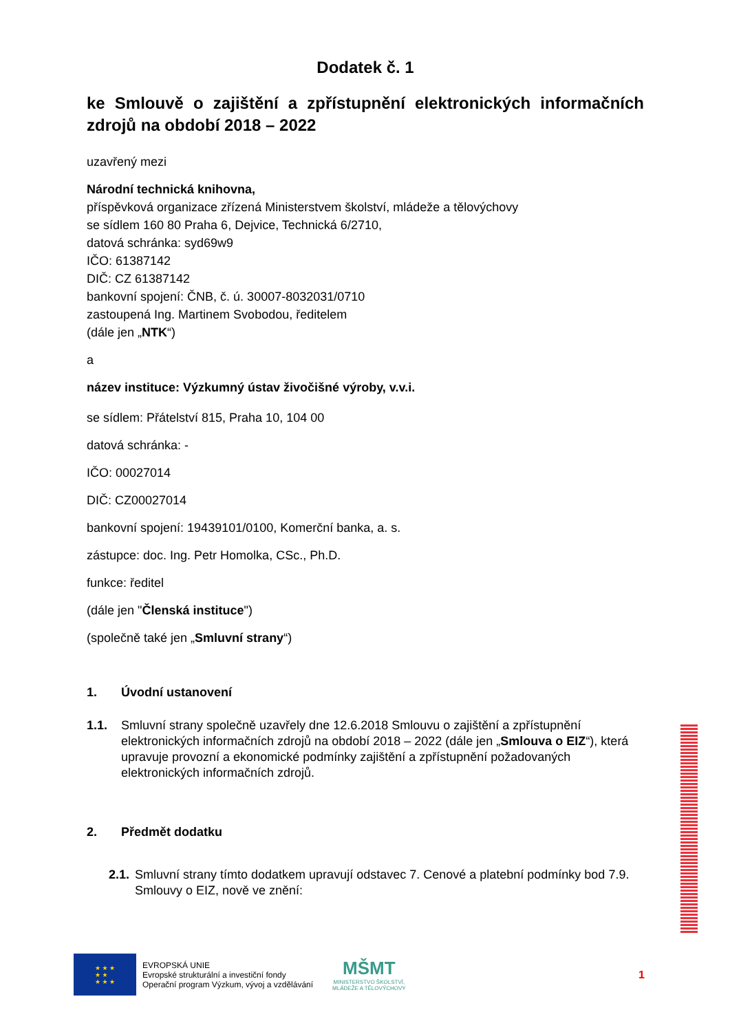Dodatek č. 1
ke Smlouvě o zajištění a zpřístupnění elektronických informačních zdrojů na období 2018 – 2022
uzavřený mezi
Národní technická knihovna,
příspěvková organizace zřízená Ministerstvem školství, mládeže a tělovýchovy
se sídlem 160 80 Praha 6, Dejvice, Technická 6/2710,
datová schránka: syd69w9
IČO: 61387142
DIČ: CZ 61387142
bankovní spojení: ČNB, č. ú. 30007-8032031/0710
zastoupená Ing. Martinem Svobodou, ředitelem
(dále jen „NTK“)
a
název instituce: Výzkumný ústav živočišné výroby, v.v.i.
se sídlem: Přátelství 815, Praha 10, 104 00
datová schránka: -
IČO: 00027014
DIČ: CZ00027014
bankovní spojení: 19439101/0100, Komerční banka, a. s.
zástupce: doc. Ing. Petr Homolka, CSc., Ph.D.
funkce: ředitel
(dále jen "Členská instituce")
(společně také jen „Smluvní strany“)
1. Úvodní ustanovení
1.1. Smluvní strany společně uzavřely dne 12.6.2018 Smlouvu o zajištění a zpřístupnění elektronických informačních zdrojů na období 2018 – 2022 (dále jen „Smlouva o EIZ“), která upravuje provozní a ekonomické podmínky zajištění a zpřístupnění požadovaných elektronických informačních zdrojů.
2. Předmět dodatku
2.1. Smluvní strany tímto dodatkem upravují odstavec 7. Cenové a platební podmínky bod 7.9. Smlouvy o EIZ, nově ve znění:
★ ★ ★
★ ★
★ ★ ★
EVROPSKÁ UNIE
Evropské strukturální a investiční fondy
Operační program Výzkum, vývoj a vzdělávání
MŠMT
MINISTERSTVO ŠKOLSTVÍ,
MLÁDEŽE A TĚLOVÝCHOVY
1